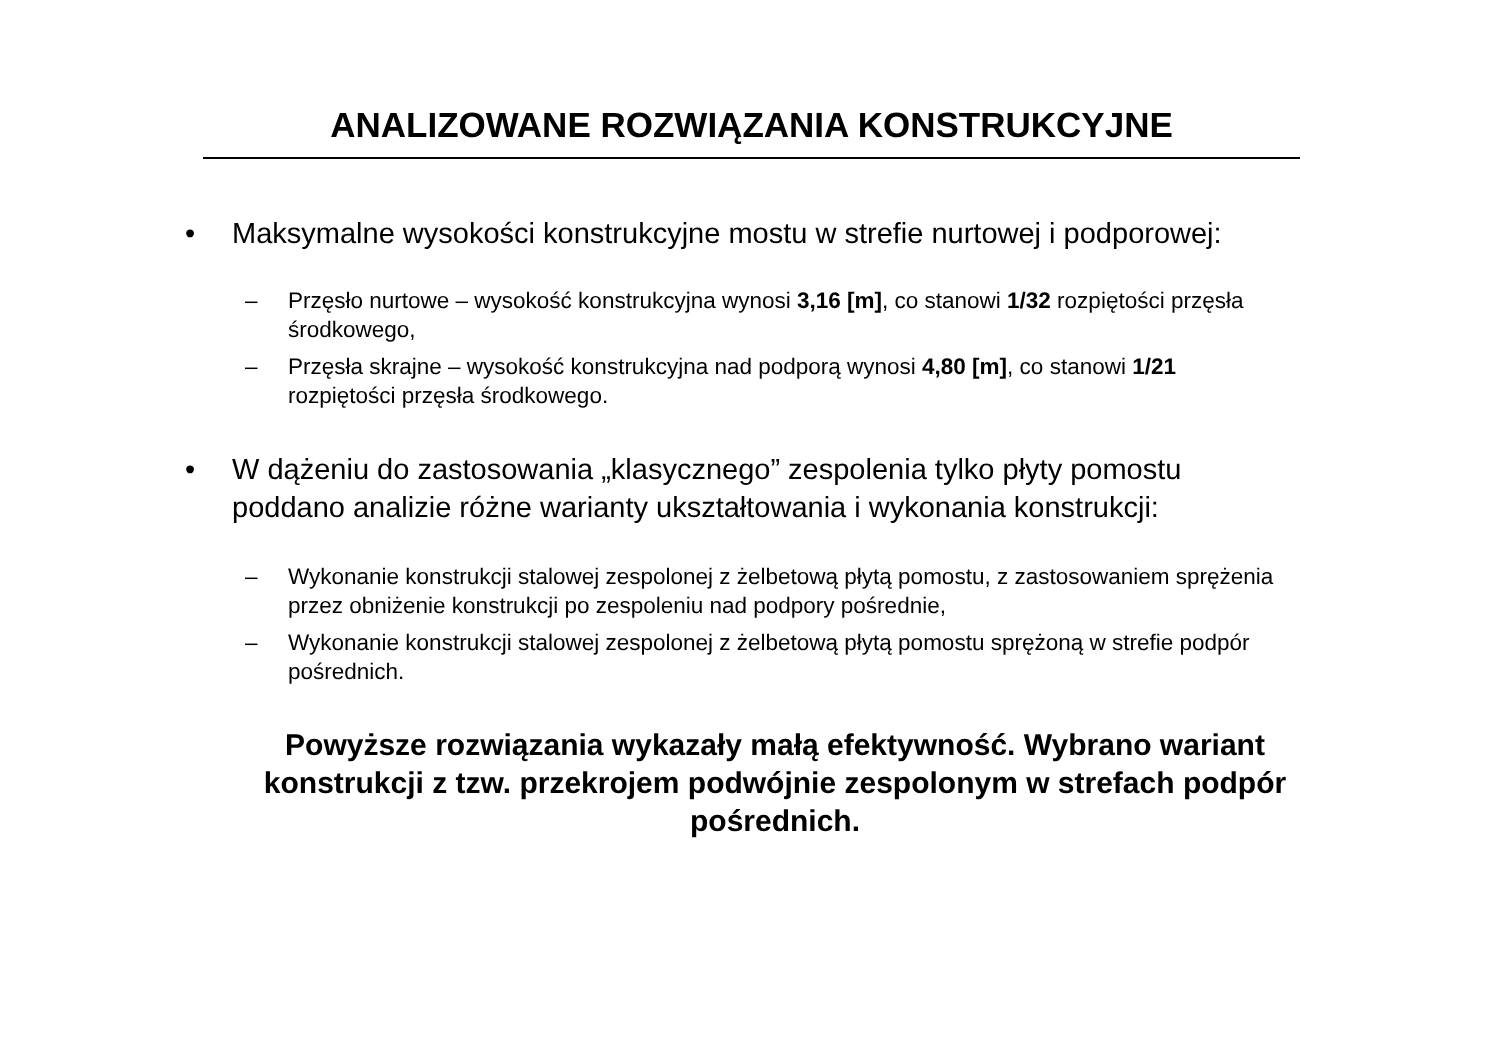ANALIZOWANE ROZWIĄZANIA KONSTRUKCYJNE
• Maksymalne wysokości konstrukcyjne mostu w strefie nurtowej i podporowej:
– Przęsło nurtowe – wysokość konstrukcyjna wynosi 3,16 [m], co stanowi 1/32 rozpiętości przęsła środkowego,
– Przęsła skrajne – wysokość konstrukcyjna nad podporą wynosi 4,80 [m], co stanowi 1/21 rozpiętości przęsła środkowego.
• W dążeniu do zastosowania „klasycznego” zespolenia tylko płyty pomostu poddano analizie różne warianty ukształtowania i wykonania konstrukcji:
– Wykonanie konstrukcji stalowej zespolonej z żelbetową płytą pomostu, z zastosowaniem sprężenia przez obniżenie konstrukcji po zespoleniu nad podpory pośrednie,
– Wykonanie konstrukcji stalowej zespolonej z żelbetową płytą pomostu sprężoną w strefie podpór pośrednich.
Powyższe rozwiązania wykazały małą efektywność. Wybrano wariant konstrukcji z tzw. przekrojem podwójnie zespolonym w strefach podpór pośrednich.